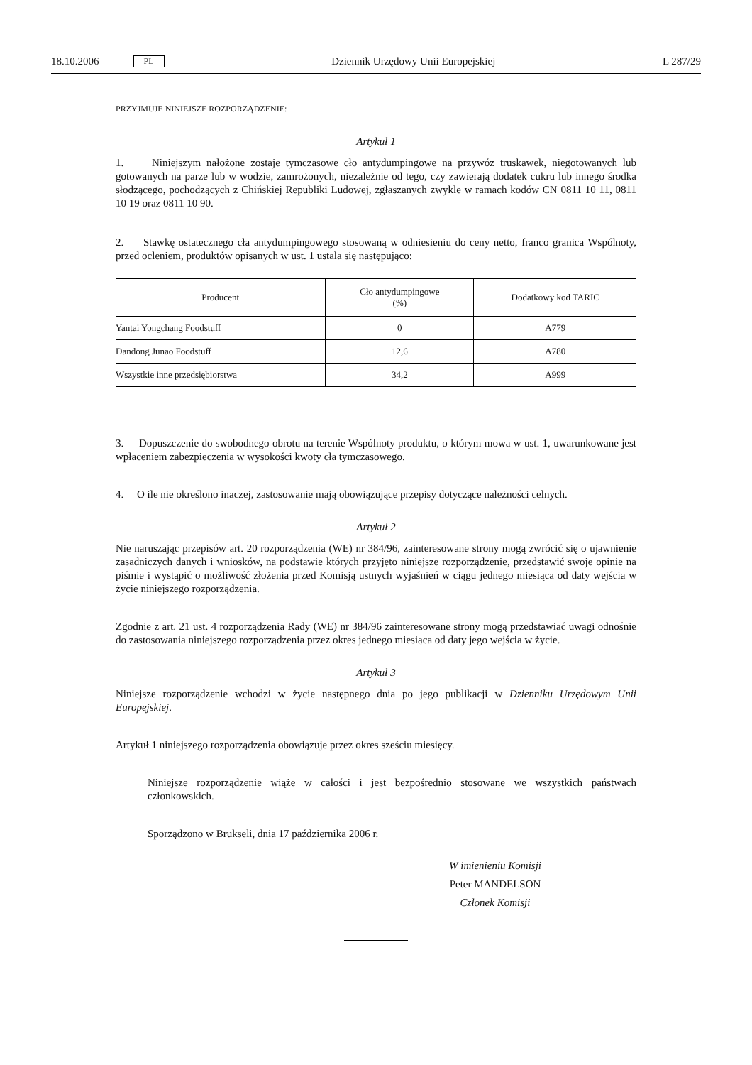18.10.2006 PL Dziennik Urzędowy Unii Europejskiej L 287/29
PRZYJMUJE NINIEJSZE ROZPORZĄDZENIE:
Artykuł 1
1. Niniejszym nałożone zostaje tymczasowe cło antydumpingowe na przywóz truskawek, niegotowanych lub gotowanych na parze lub w wodzie, zamrożonych, niezależnie od tego, czy zawierają dodatek cukru lub innego środka słodzącego, pochodzących z Chińskiej Republiki Ludowej, zgłaszanych zwykle w ramach kodów CN 0811 10 11, 0811 10 19 oraz 0811 10 90.
2. Stawkę ostatecznego cła antydumpingowego stosowaną w odniesieniu do ceny netto, franco granica Wspólnoty, przed ocleniem, produktów opisanych w ust. 1 ustala się następująco:
| Producent | Cło antydumpingowe (%) | Dodatkowy kod TARIC |
| --- | --- | --- |
| Yantai Yongchang Foodstuff | 0 | A779 |
| Dandong Junao Foodstuff | 12,6 | A780 |
| Wszystkie inne przedsiębiorstwa | 34,2 | A999 |
3. Dopuszczenie do swobodnego obrotu na terenie Wspólnoty produktu, o którym mowa w ust. 1, uwarunkowane jest wpłaceniem zabezpieczenia w wysokości kwoty cła tymczasowego.
4. O ile nie określono inaczej, zastosowanie mają obowiązujące przepisy dotyczące należności celnych.
Artykuł 2
Nie naruszając przepisów art. 20 rozporządzenia (WE) nr 384/96, zainteresowane strony mogą zwrócić się o ujawnienie zasadniczych danych i wniosków, na podstawie których przyjęto niniejsze rozporządzenie, przedstawić swoje opinie na piśmie i wystąpić o możliwość złożenia przed Komisją ustnych wyjaśnień w ciągu jednego miesiąca od daty wejścia w życie niniejszego rozporządzenia.
Zgodnie z art. 21 ust. 4 rozporządzenia Rady (WE) nr 384/96 zainteresowane strony mogą przedstawiać uwagi odnośnie do zastosowania niniejszego rozporządzenia przez okres jednego miesiąca od daty jego wejścia w życie.
Artykuł 3
Niniejsze rozporządzenie wchodzi w życie następnego dnia po jego publikacji w Dzienniku Urzędowym Unii Europejskiej.
Artykuł 1 niniejszego rozporządzenia obowiązuje przez okres sześciu miesięcy.
Niniejsze rozporządzenie wiąże w całości i jest bezpośrednio stosowane we wszystkich państwach członkowskich.
Sporządzono w Brukseli, dnia 17 października 2006 r.
W imienieniu Komisji
Peter MANDELSON
Członek Komisji